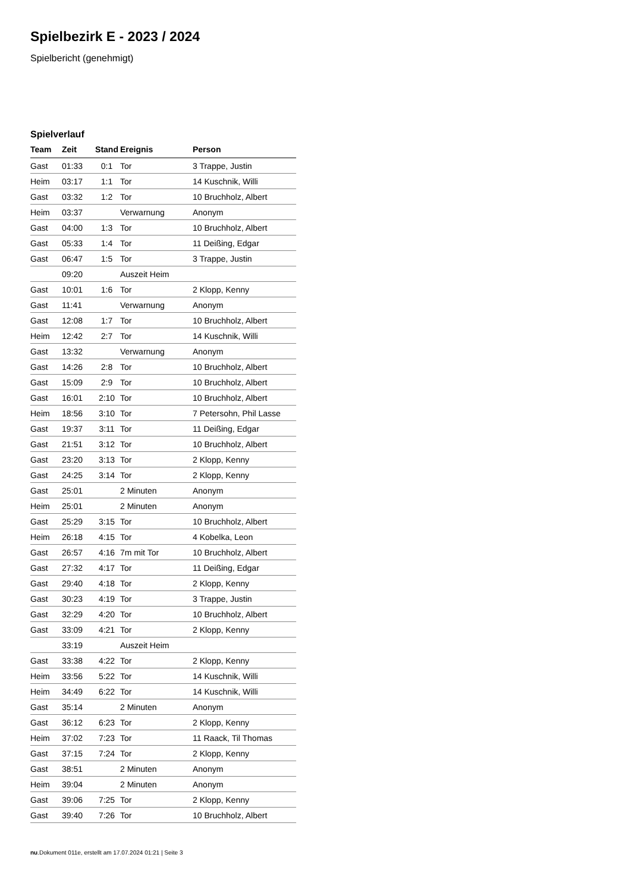Spielbezirk E - 2023 / 2024
Spielbericht (genehmigt)
Spielverlauf
| Team | Zeit | Stand | Ereignis | Person |
| --- | --- | --- | --- | --- |
| Gast | 01:33 | 0:1 | Tor | 3 Trappe, Justin |
| Heim | 03:17 | 1:1 | Tor | 14 Kuschnik, Willi |
| Gast | 03:32 | 1:2 | Tor | 10 Bruchholz, Albert |
| Heim | 03:37 | | Verwarnung | Anonym |
| Gast | 04:00 | 1:3 | Tor | 10 Bruchholz, Albert |
| Gast | 05:33 | 1:4 | Tor | 11 Deißing, Edgar |
| Gast | 06:47 | 1:5 | Tor | 3 Trappe, Justin |
| | 09:20 | | Auszeit Heim | |
| Gast | 10:01 | 1:6 | Tor | 2 Klopp, Kenny |
| Gast | 11:41 | | Verwarnung | Anonym |
| Gast | 12:08 | 1:7 | Tor | 10 Bruchholz, Albert |
| Heim | 12:42 | 2:7 | Tor | 14 Kuschnik, Willi |
| Gast | 13:32 | | Verwarnung | Anonym |
| Gast | 14:26 | 2:8 | Tor | 10 Bruchholz, Albert |
| Gast | 15:09 | 2:9 | Tor | 10 Bruchholz, Albert |
| Gast | 16:01 | 2:10 | Tor | 10 Bruchholz, Albert |
| Heim | 18:56 | 3:10 | Tor | 7 Petersohn, Phil Lasse |
| Gast | 19:37 | 3:11 | Tor | 11 Deißing, Edgar |
| Gast | 21:51 | 3:12 | Tor | 10 Bruchholz, Albert |
| Gast | 23:20 | 3:13 | Tor | 2 Klopp, Kenny |
| Gast | 24:25 | 3:14 | Tor | 2 Klopp, Kenny |
| Gast | 25:01 | | 2 Minuten | Anonym |
| Heim | 25:01 | | 2 Minuten | Anonym |
| Gast | 25:29 | 3:15 | Tor | 10 Bruchholz, Albert |
| Heim | 26:18 | 4:15 | Tor | 4 Kobelka, Leon |
| Gast | 26:57 | 4:16 | 7m mit Tor | 10 Bruchholz, Albert |
| Gast | 27:32 | 4:17 | Tor | 11 Deißing, Edgar |
| Gast | 29:40 | 4:18 | Tor | 2 Klopp, Kenny |
| Gast | 30:23 | 4:19 | Tor | 3 Trappe, Justin |
| Gast | 32:29 | 4:20 | Tor | 10 Bruchholz, Albert |
| Gast | 33:09 | 4:21 | Tor | 2 Klopp, Kenny |
| | 33:19 | | Auszeit Heim | |
| Gast | 33:38 | 4:22 | Tor | 2 Klopp, Kenny |
| Heim | 33:56 | 5:22 | Tor | 14 Kuschnik, Willi |
| Heim | 34:49 | 6:22 | Tor | 14 Kuschnik, Willi |
| Gast | 35:14 | | 2 Minuten | Anonym |
| Gast | 36:12 | 6:23 | Tor | 2 Klopp, Kenny |
| Heim | 37:02 | 7:23 | Tor | 11 Raack, Til Thomas |
| Gast | 37:15 | 7:24 | Tor | 2 Klopp, Kenny |
| Gast | 38:51 | | 2 Minuten | Anonym |
| Heim | 39:04 | | 2 Minuten | Anonym |
| Gast | 39:06 | 7:25 | Tor | 2 Klopp, Kenny |
| Gast | 39:40 | 7:26 | Tor | 10 Bruchholz, Albert |
nu.Dokument 011e, erstellt am 17.07.2024 01:21 | Seite 3